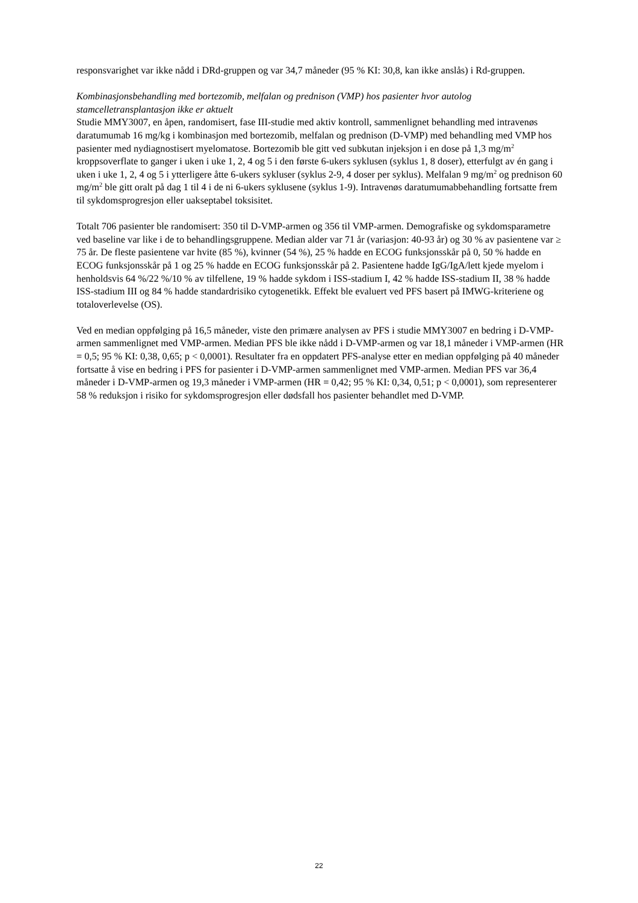responsvarighet var ikke nådd i DRd-gruppen og var 34,7 måneder (95 % KI: 30,8, kan ikke anslås) i Rd-gruppen.
Kombinasjonsbehandling med bortezomib, melfalan og prednison (VMP) hos pasienter hvor autolog stamcelletransplantasjon ikke er aktuelt
Studie MMY3007, en åpen, randomisert, fase III-studie med aktiv kontroll, sammenlignet behandling med intravenøs daratumumab 16 mg/kg i kombinasjon med bortezomib, melfalan og prednison (D-VMP) med behandling med VMP hos pasienter med nydiagnostisert myelomatose. Bortezomib ble gitt ved subkutan injeksjon i en dose på 1,3 mg/m<sup>2</sup> kroppsoverflate to ganger i uken i uke 1, 2, 4 og 5 i den første 6-ukers syklusen (syklus 1, 8 doser), etterfulgt av én gang i uken i uke 1, 2, 4 og 5 i ytterligere åtte 6-ukers sykluser (syklus 2-9, 4 doser per syklus). Melfalan 9 mg/m<sup>2</sup> og prednison 60 mg/m<sup>2</sup> ble gitt oralt på dag 1 til 4 i de ni 6-ukers syklusene (syklus 1-9). Intravenøs daratumumabbehandling fortsatte frem til sykdomsprogresjon eller uakseptabel toksisitet.
Totalt 706 pasienter ble randomisert: 350 til D-VMP-armen og 356 til VMP-armen. Demografiske og sykdomsparametre ved baseline var like i de to behandlingsgruppene. Median alder var 71 år (variasjon: 40-93 år) og 30 % av pasientene var ≥ 75 år. De fleste pasientene var hvite (85 %), kvinner (54 %), 25 % hadde en ECOG funksjonsskår på 0, 50 % hadde en ECOG funksjonsskår på 1 og 25 % hadde en ECOG funksjonsskår på 2. Pasientene hadde IgG/IgA/lett kjede myelom i henholdsvis 64 %/22 %/10 % av tilfellene, 19 % hadde sykdom i ISS-stadium I, 42 % hadde ISS-stadium II, 38 % hadde ISS-stadium III og 84 % hadde standardrisiko cytogenetikk. Effekt ble evaluert ved PFS basert på IMWG-kriteriene og totaloverlevelse (OS).
Ved en median oppfølging på 16,5 måneder, viste den primære analysen av PFS i studie MMY3007 en bedring i D-VMP-armen sammenlignet med VMP-armen. Median PFS ble ikke nådd i D-VMP-armen og var 18,1 måneder i VMP-armen (HR = 0,5; 95 % KI: 0,38, 0,65; p < 0,0001). Resultater fra en oppdatert PFS-analyse etter en median oppfølging på 40 måneder fortsatte å vise en bedring i PFS for pasienter i D-VMP-armen sammenlignet med VMP-armen. Median PFS var 36,4 måneder i D-VMP-armen og 19,3 måneder i VMP-armen (HR = 0,42; 95 % KI: 0,34, 0,51; p < 0,0001), som representerer 58 % reduksjon i risiko for sykdomsprogresjon eller dødsfall hos pasienter behandlet med D-VMP.
22